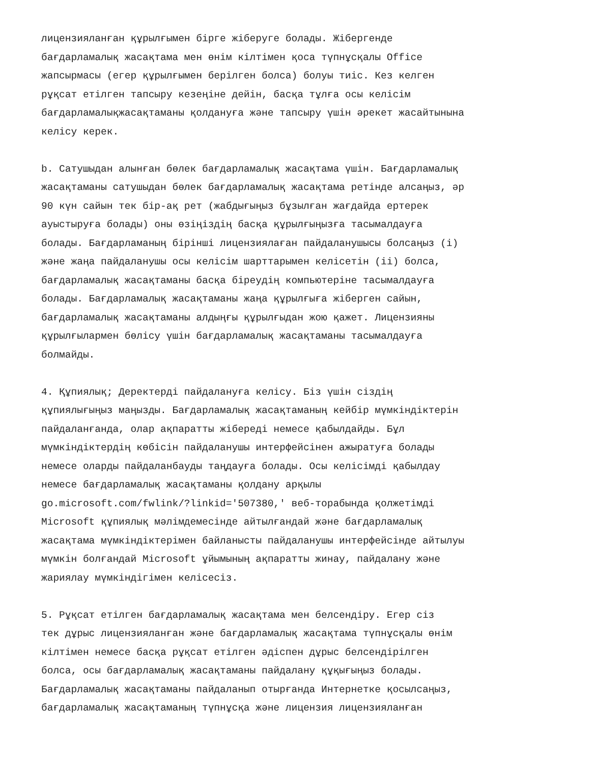лицензияланған құрылғымен бірге жіберуге болады. Жібергенде бағдарламалық жасақтама мен өнім кілтімен қоса түпнұсқалы Office жапсырмасы (егер құрылғымен берілген болса) болуы тиіс. Кез келген рұқсат етілген тапсыру кезеңіне дейін, басқа тұлға осы келісім бағдарламалықжасақтаманы қолдануға және тапсыру үшін әрекет жасайтынына келісу керек.
b. Сатушыдан алынған бөлек бағдарламалық жасақтама үшін. Бағдарламалық жасақтаманы сатушыдан бөлек бағдарламалық жасақтама ретінде алсаңыз, әр 90 күн сайын тек бір-ақ рет (жабдығыңыз бұзылған жағдайда ертерек ауыстыруға болады) оны өзіңіздің басқа құрылғыңызға тасымалдауға болады. Бағдарламаның бірінші лицензиялаған пайдаланушысы болсаңыз (i) және жаңа пайдаланушы осы келісім шарттарымен келісетін (ii) болса, бағдарламалық жасақтаманы басқа біреудің компьютеріне тасымалдауға болады. Бағдарламалық жасақтаманы жаңа құрылғыға жіберген сайын, бағдарламалық жасақтаманы алдыңғы құрылғыдан жою қажет. Лицензияны құрылғылармен бөлісу үшін бағдарламалық жасақтаманы тасымалдауға болмайды.
4. Құпиялық; Деректерді пайдалануға келісу. Біз үшін сіздің құпиялығыңыз маңызды. Бағдарламалық жасақтаманың кейбір мүмкіндіктерін пайдаланғанда, олар ақпаратты жібереді немесе қабылдайды. Бұл мүмкіндіктердің көбісін пайдаланушы интерфейсінен ажыратуға болады немесе оларды пайдаланбауды таңдауға болады. Осы келісімді қабылдау немесе бағдарламалық жасақтаманы қолдану арқылы go.microsoft.com/fwlink/?linkid='507380,' веб-торабында қолжетімді Microsoft құпиялық мәлімдемесінде айтылғандай және бағдарламалық жасақтама мүмкіндіктерімен байланысты пайдаланушы интерфейсінде айтылуы мүмкін болғандай Microsoft ұйымының ақпаратты жинау, пайдалану және жариялау мүмкіндігімен келісесіз.
5. Рұқсат етілген бағдарламалық жасақтама мен белсендіру. Егер сіз тек дұрыс лицензияланған және бағдарламалық жасақтама түпнұсқалы өнім кілтімен немесе басқа рұқсат етілген әдіспен дұрыс белсендірілген болса, осы бағдарламалық жасақтаманы пайдалану құқығыңыз болады. Бағдарламалық жасақтаманы пайдаланып отырғанда Интернетке қосылсаңыз, бағдарламалық жасақтаманың түпнұсқа және лицензия лицензияланған